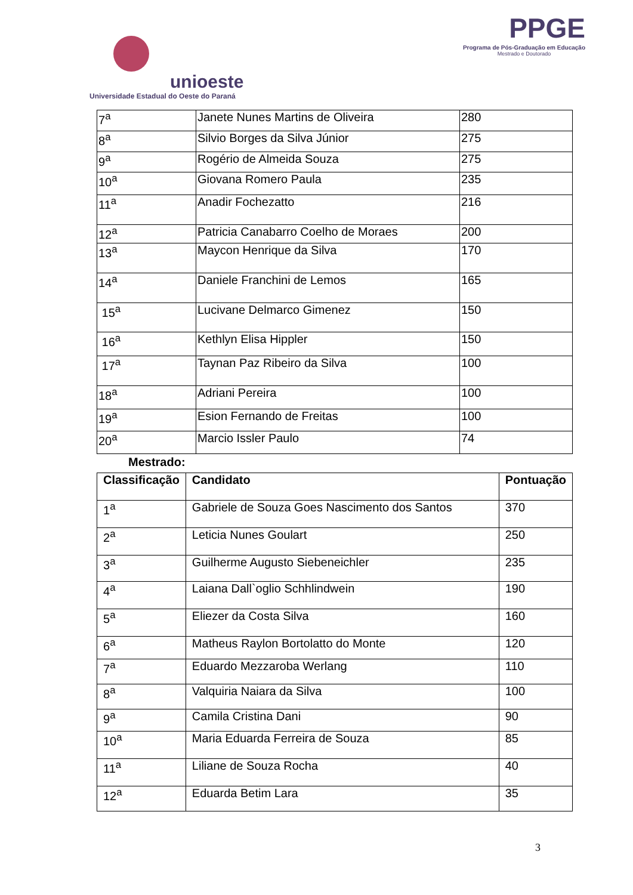unioeste
Universidade Estadual do Oeste do Paraná
PPGE
Programa de Pós-Graduação em Educação
Mestrado e Doutorado
| 7<sup>a</sup> | Janete Nunes Martins de Oliveira | 280 |
| 8<sup>a</sup> | Silvio Borges da Silva Júnior | 275 |
| 9<sup>a</sup> | Rogério de Almeida Souza | 275 |
| 10<sup>a</sup> | Giovana Romero Paula | 235 |
| 11<sup>a</sup> | Anadir Fochezatto | 216 |
| 12<sup>a</sup> | Patricia Canabarro Coelho de Moraes | 200 |
| 13<sup>a</sup> | Maycon Henrique da Silva | 170 |
| 14<sup>a</sup> | Daniele Franchini de Lemos | 165 |
| 15<sup>a</sup> | Lucivane Delmarco Gimenez | 150 |
| 16<sup>a</sup> | Kethlyn Elisa Hippler | 150 |
| 17<sup>a</sup> | Taynan Paz Ribeiro da Silva | 100 |
| 18<sup>a</sup> | Adriani Pereira | 100 |
| 19<sup>a</sup> | Esion Fernando de Freitas | 100 |
| 20<sup>a</sup> | Marcio Issler Paulo | 74 |
Mestrado:
| Classificação | Candidato | Pontuação |
| --- | --- | --- |
| 1<sup>a</sup> | Gabriele de Souza Goes Nascimento dos Santos | 370 |
| 2<sup>a</sup> | Leticia Nunes Goulart | 250 |
| 3<sup>a</sup> | Guilherme Augusto Siebeneichler | 235 |
| 4<sup>a</sup> | Laiana Dall`oglio Schhlindwein | 190 |
| 5<sup>a</sup> | Eliezer da Costa Silva | 160 |
| 6<sup>a</sup> | Matheus Raylon Bortolatto do Monte | 120 |
| 7<sup>a</sup> | Eduardo Mezzaroba Werlang | 110 |
| 8<sup>a</sup> | Valquiria Naiara da Silva | 100 |
| 9<sup>a</sup> | Camila Cristina Dani | 90 |
| 10<sup>a</sup> | Maria Eduarda Ferreira de Souza | 85 |
| 11<sup>a</sup> | Liliane de Souza Rocha | 40 |
| 12<sup>a</sup> | Eduarda Betim Lara | 35 |
3